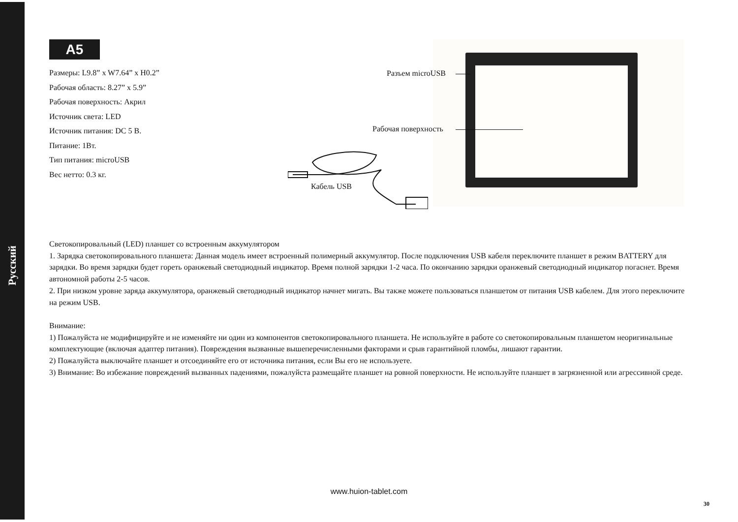Русский
A5
Размеры: L9.8” x W7.64” x H0.2”
Рабочая область: 8.27” x 5.9”
Рабочая поверхность: Акрил
Источник света: LED
Источник питания: DC 5 В.
Питание: 1Вт.
Тип питания: microUSB
Вес нетто: 0.3 кг.
Разъем microUSB
Рабочая поверхность
Кабель USB
Светокопировальный (LED) планшет со встроенным аккумулятором
1. Зарядка светокопировального планшета: Данная модель имеет встроенный полимерный аккумулятор. После подключения USB кабеля переключите планшет в режим BATTERY для зарядки. Во время зарядки будет гореть оранжевый светодиодный индикатор. Время полной зарядки 1-2 часа. По окончанию зарядки оранжевый светодиодный индикатор погаснет. Время автономной работы 2-5 часов.
2. При низком уровне заряда аккумулятора, оранжевый светодиодный индикатор начнет мигать. Вы также можете пользоваться планшетом от питания USB кабелем. Для этого переключите на режим USB.
Внимание:
1) Пожалуйста не модифицируйте и не изменяйте ни один из компонентов светокопировального планшета. Не используйте в работе со светокопировальным планшетом неоригинальные комплектующие (включая адаптер питания). Повреждения вызванные вышеперечисленными факторами и срыв гарантийной пломбы, лишают гарантии.
2) Пожалуйста выключайте планшет и отсоединяйте его от источника питания, если Вы его не используете.
3) Внимание: Во избежание повреждений вызванных падениями, пожалуйста размещайте планшет на ровной поверхности. Не используйте планшет в загрязненной или агрессивной среде.
www.huion-tablet.com
30